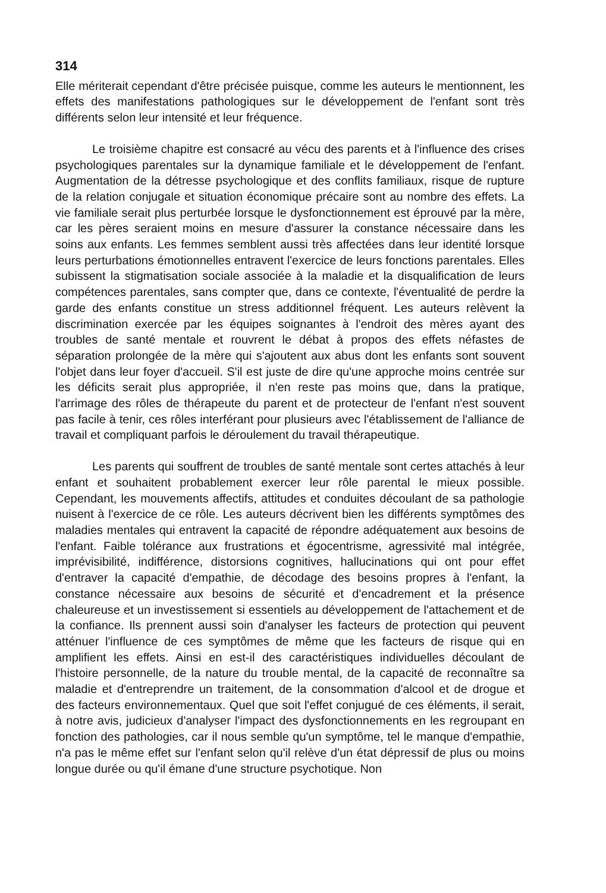314
Elle mériterait cependant d'être précisée puisque, comme les auteurs le mentionnent, les effets des manifestations pathologiques sur le développement de l'enfant sont très différents selon leur intensité et leur fréquence.
Le troisième chapitre est consacré au vécu des parents et à l'influence des crises psychologiques parentales sur la dynamique familiale et le développement de l'enfant. Augmentation de la détresse psychologique et des conflits familiaux, risque de rupture de la relation conjugale et situation économique précaire sont au nombre des effets. La vie familiale serait plus perturbée lorsque le dysfonctionnement est éprouvé par la mère, car les pères seraient moins en mesure d'assurer la constance nécessaire dans les soins aux enfants. Les femmes semblent aussi très affectées dans leur identité lorsque leurs perturbations émotionnelles entravent l'exercice de leurs fonctions parentales. Elles subissent la stigmatisation sociale associée à la maladie et la disqualification de leurs compétences parentales, sans compter que, dans ce contexte, l'éventualité de perdre la garde des enfants constitue un stress additionnel fréquent. Les auteurs relèvent la discrimination exercée par les équipes soignantes à l'endroit des mères ayant des troubles de santé mentale et rouvrent le débat à propos des effets néfastes de séparation prolongée de la mère qui s'ajoutent aux abus dont les enfants sont souvent l'objet dans leur foyer d'accueil. S'il est juste de dire qu'une approche moins centrée sur les déficits serait plus appropriée, il n'en reste pas moins que, dans la pratique, l'arrimage des rôles de thérapeute du parent et de protecteur de l'enfant n'est souvent pas facile à tenir, ces rôles interférant pour plusieurs avec l'établissement de l'alliance de travail et compliquant parfois le déroulement du travail thérapeutique.
Les parents qui souffrent de troubles de santé mentale sont certes attachés à leur enfant et souhaitent probablement exercer leur rôle parental le mieux possible. Cependant, les mouvements affectifs, attitudes et conduites découlant de sa pathologie nuisent à l'exercice de ce rôle. Les auteurs décrivent bien les différents symptômes des maladies mentales qui entravent la capacité de répondre adéquatement aux besoins de l'enfant. Faible tolérance aux frustrations et égocentrisme, agressivité mal intégrée, imprévisibilité, indifférence, distorsions cognitives, hallucinations qui ont pour effet d'entraver la capacité d'empathie, de décodage des besoins propres à l'enfant, la constance nécessaire aux besoins de sécurité et d'encadrement et la présence chaleureuse et un investissement si essentiels au développement de l'attachement et de la confiance. Ils prennent aussi soin d'analyser les facteurs de protection qui peuvent atténuer l'influence de ces symptômes de même que les facteurs de risque qui en amplifient les effets. Ainsi en est-il des caractéristiques individuelles découlant de l'histoire personnelle, de la nature du trouble mental, de la capacité de reconnaître sa maladie et d'entreprendre un traitement, de la consommation d'alcool et de drogue et des facteurs environnementaux. Quel que soit l'effet conjugué de ces éléments, il serait, à notre avis, judicieux d'analyser l'impact des dysfonctionnements en les regroupant en fonction des pathologies, car il nous semble qu'un symptôme, tel le manque d'empathie, n'a pas le même effet sur l'enfant selon qu'il relève d'un état dépressif de plus ou moins longue durée ou qu'il émane d'une structure psychotique. Non